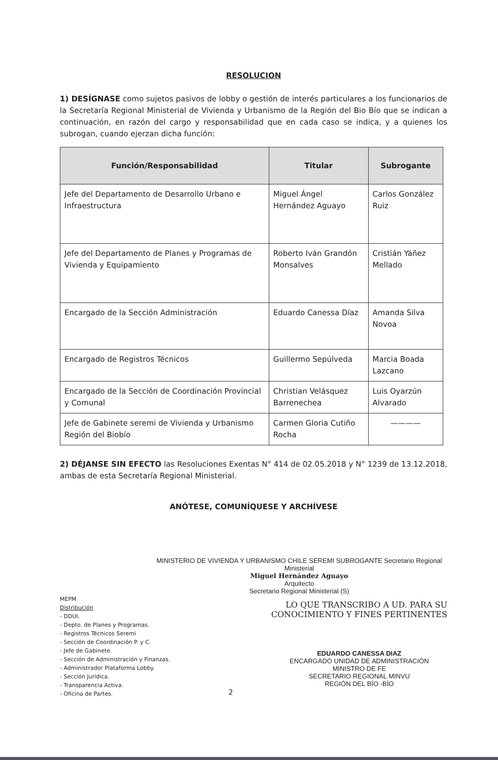RESOLUCION
1) DESÍGNASE como sujetos pasivos de lobby o gestión de interés particulares a los funcionarios de la Secretaría Regional Ministerial de Vivienda y Urbanismo de la Región del Bio Bío que se indican a continuación, en razón del cargo y responsabilidad que en cada caso se indica, y a quienes los subrogan, cuando ejerzan dicha función:
| Función/Responsabilidad | Titular | Subrogante |
| --- | --- | --- |
| Jefe del Departamento de Desarrollo Urbano e Infraestructura | Miguel Ángel Hernández Aguayo | Carlos González Ruiz |
| Jefe del Departamento de Planes y Programas de Vivienda y Equipamiento | Roberto Iván Grandón Monsalves | Cristián Yáñez Mellado |
| Encargado de la Sección Administración | Eduardo Canessa Díaz | Amanda Silva Novoa |
| Encargado de Registros Técnicos | Guillermo Sepúlveda | Marcia Boada Lazcano |
| Encargado de la Sección de Coordinación Provincial y Comunal | Christian Velásquez Barrenechea | Luis Oyarzún Alvarado |
| Jefe de Gabinete seremi de Vivienda y Urbanismo Región del Biobío | Carmen Gloria Cutiño Rocha | ———— |
2) DÉJANSE SIN EFECTO las Resoluciones Exentas N° 414 de 02.05.2018 y N° 1239 de 13.12.2018, ambas de esta Secretaría Regional Ministerial.
ANÓTESE, COMUNÍQUESE Y ARCHÍVESE
MINISTERIO DE VIVIENDA Y URBANISMO CHILE SEREMI SUBROGANTE Secretario Regional Ministerial
Miguel Hernández Aguayo
Arquitecto
Secretario Regional Ministerial (S)
MEPM
Distribución
- DDUI.
- Depto. de Planes y Programas.
- Registros Técnicos Seremi
- Sección de Coordinación P. y C.
- Jefe de Gabinete.
- Sección de Administración y Finanzas.
- Administrador Plataforma Lobby.
- Sección Jurídica.
- Transparencia Activa.
- Oficina de Partes.
LO QUE TRANSCRIBO A UD. PARA SU
CONOCIMIENTO Y FINES PERTINENTES
EDUARDO CANESSA DIAZ
ENCARGADO UNIDAD DE ADMINISTRACIÓN
MINISTRO DE FE
SECRETARIO REGIONAL MINVU
REGIÓN DEL BÍO -BÍO
2